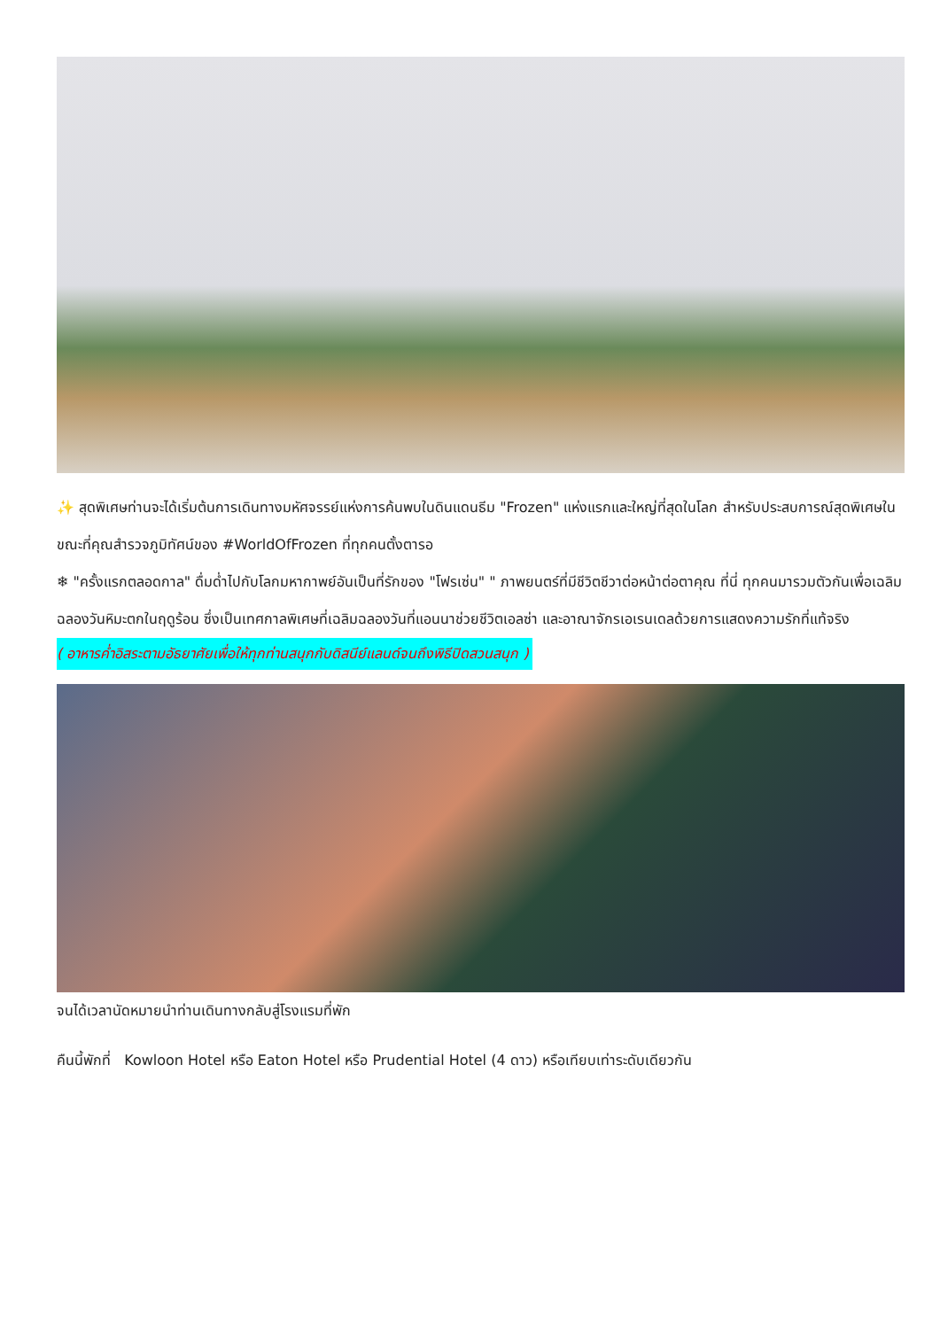✨ สุดพิเศษท่านจะได้เริ่มต้นการเดินทางมหัศจรรย์แห่งการค้นพบในดินแดนธีม "Frozen" แห่งแรกและใหญ่ที่สุดในโลก สำหรับประสบการณ์สุดพิเศษในขณะที่คุณสำรวจภูมิทัศน์ของ #WorldOfFrozen ที่ทุกคนตั้งตารอ
❄ "ครั้งแรกตลอดกาล" ดื่มด่ำไปกับโลกมหากาพย์อันเป็นที่รักของ "โฟรเซ่น" " ภาพยนตร์ที่มีชีวิตชีวาต่อหน้าต่อตาคุณ ที่นี่ ทุกคนมารวมตัวกันเพื่อเฉลิมฉลองวันหิมะตกในฤดูร้อน ซึ่งเป็นเทศกาลพิเศษที่เฉลิมฉลองวันที่แอนนาช่วยชีวิตเอลซ่า และอาณาจักรเอเรนเดลด้วยการแสดงความรักที่แท้จริง
( อาหารค่ำอิสระตามอัธยาศัยเพื่อให้ทุกท่านสนุกกับดิสนีย์แลนด์จนถึงพิธีปิดสวนสนุก )
จนได้เวลานัดหมายนำท่านเดินทางกลับสู่โรงแรมที่พัก
คืนนี้พักที่ Kowloon Hotel หรือ Eaton Hotel หรือ Prudential Hotel (4 ดาว) หรือเทียบเท่าระดับเดียวกัน